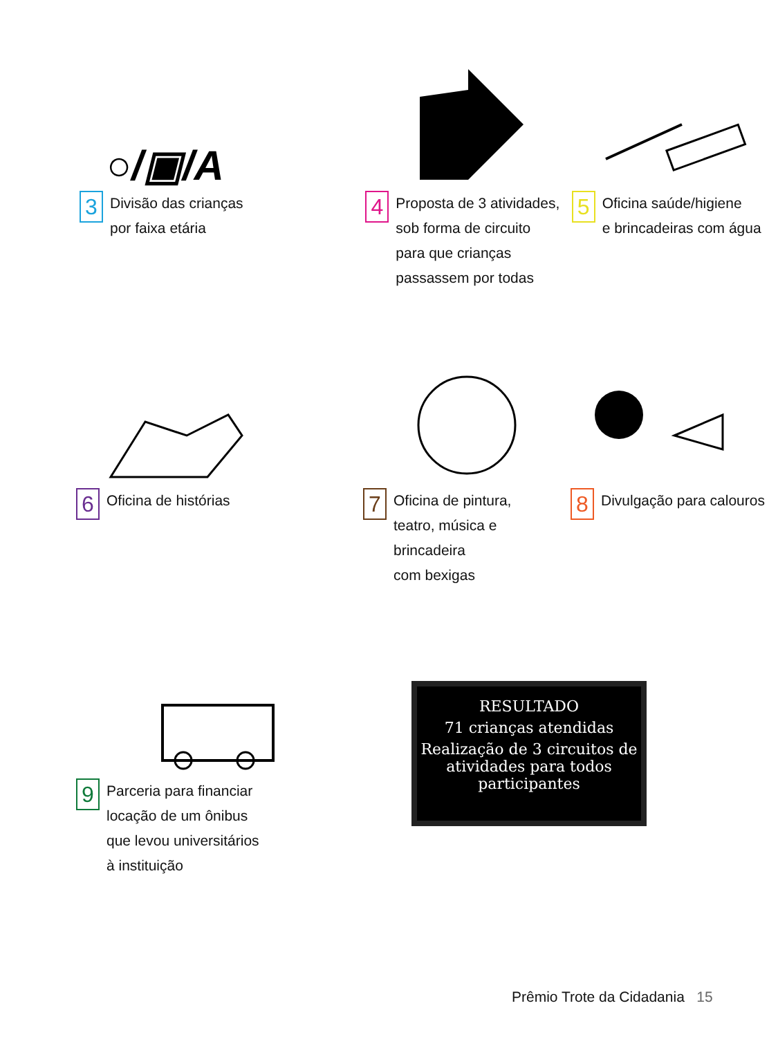○/▣/A
3
Divisão das crianças
por faixa etária
4
Proposta de 3 atividades,
sob forma de circuito
para que crianças
passassem por todas
5
Oficina saúde/higiene
e brincadeiras com água
6
Oficina de histórias
7
Oficina de pintura,
teatro, música e brincadeira
com bexigas
8
Divulgação para calouros
9
Parceria para financiar
locação de um ônibus
que levou universitários
à instituição
RESULTADO
71 crianças atendidas
Realização de 3 circuitos de atividades para todos participantes
Prêmio Trote da Cidadania 15